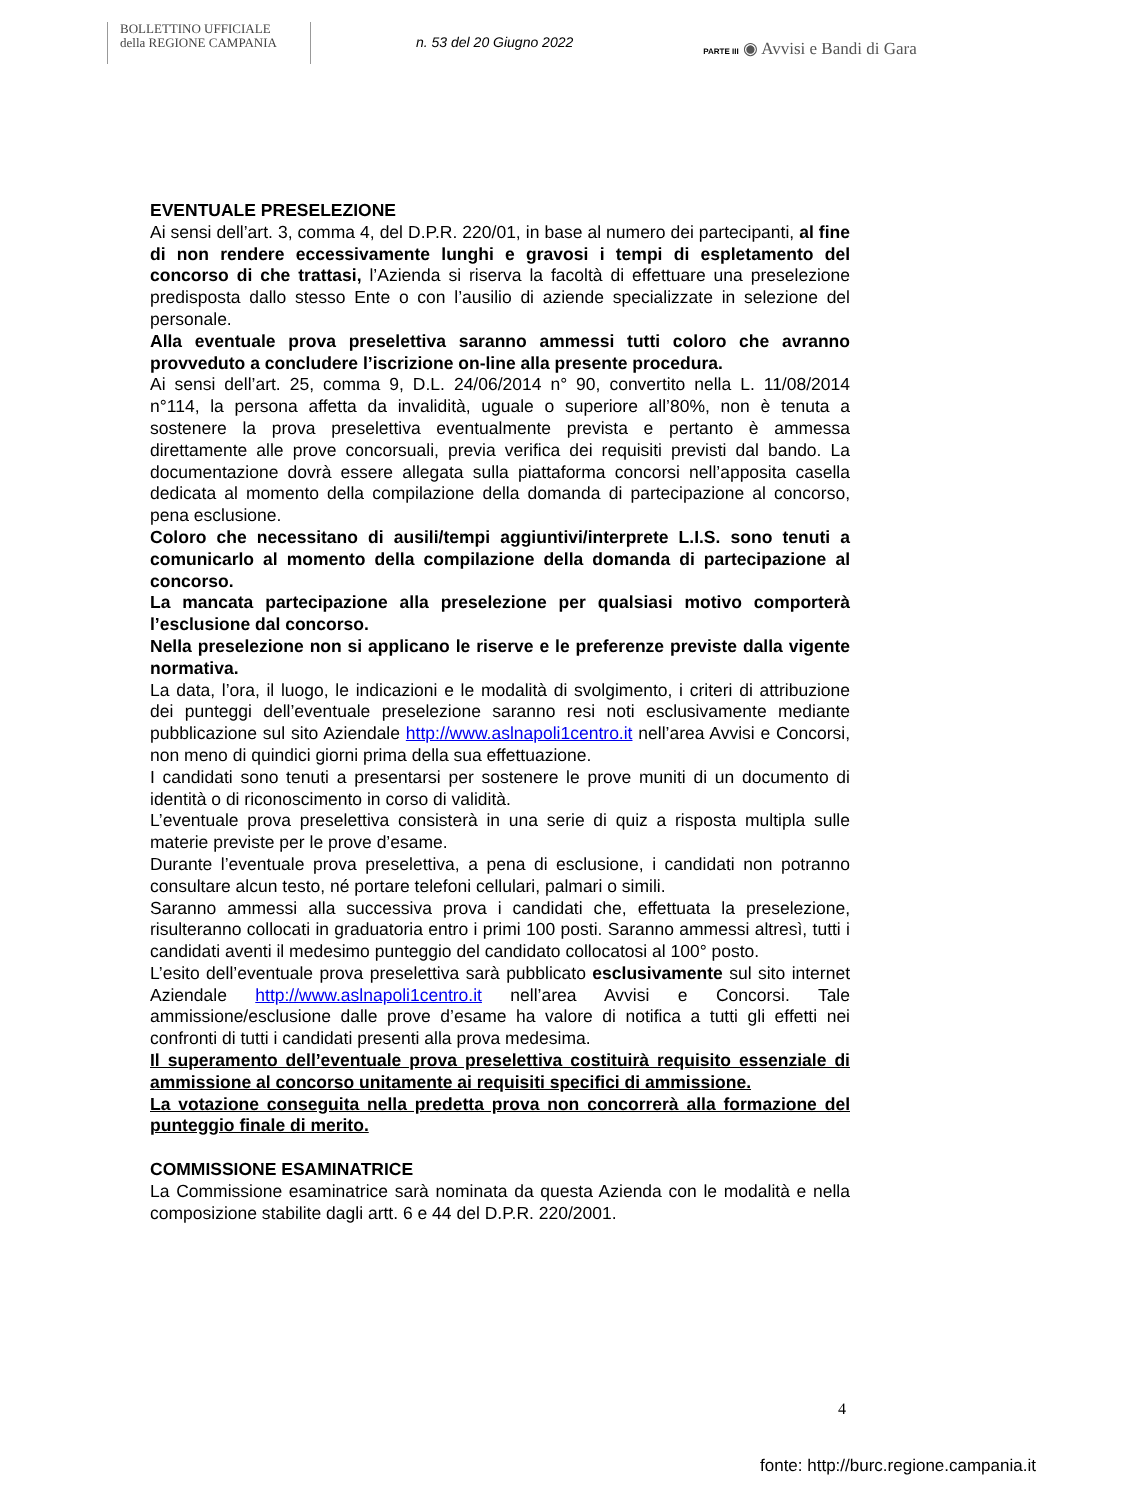BOLLETTINO UFFICIALE
della REGIONE CAMPANIA
n. 53 del 20 Giugno 2022
PARTE III ◉ Avvisi e Bandi di Gara
EVENTUALE PRESELEZIONE
Ai sensi dell’art. 3, comma 4, del D.P.R. 220/01, in base al numero dei partecipanti, al fine di non rendere eccessivamente lunghi e gravosi i tempi di espletamento del concorso di che trattasi, l’Azienda si riserva la facoltà di effettuare una preselezione predisposta dallo stesso Ente o con l’ausilio di aziende specializzate in selezione del personale.
Alla eventuale prova preselettiva saranno ammessi tutti coloro che avranno provveduto a concludere l’iscrizione on-line alla presente procedura.
Ai sensi dell’art. 25, comma 9, D.L. 24/06/2014 n° 90, convertito nella L. 11/08/2014 n°114, la persona affetta da invalidità, uguale o superiore all’80%, non è tenuta a sostenere la prova preselettiva eventualmente prevista e pertanto è ammessa direttamente alle prove concorsuali, previa verifica dei requisiti previsti dal bando. La documentazione dovrà essere allegata sulla piattaforma concorsi nell’apposita casella dedicata al momento della compilazione della domanda di partecipazione al concorso, pena esclusione.
Coloro che necessitano di ausili/tempi aggiuntivi/interprete L.I.S. sono tenuti a comunicarlo al momento della compilazione della domanda di partecipazione al concorso.
La mancata partecipazione alla preselezione per qualsiasi motivo comporterà l’esclusione dal concorso.
Nella preselezione non si applicano le riserve e le preferenze previste dalla vigente normativa.
La data, l’ora, il luogo, le indicazioni e le modalità di svolgimento, i criteri di attribuzione dei punteggi dell’eventuale preselezione saranno resi noti esclusivamente mediante pubblicazione sul sito Aziendale http://www.aslnapoli1centro.it nell’area Avvisi e Concorsi, non meno di quindici giorni prima della sua effettuazione.
I candidati sono tenuti a presentarsi per sostenere le prove muniti di un documento di identità o di riconoscimento in corso di validità.
L’eventuale prova preselettiva consisterà in una serie di quiz a risposta multipla sulle materie previste per le prove d’esame.
Durante l’eventuale prova preselettiva, a pena di esclusione, i candidati non potranno consultare alcun testo, né portare telefoni cellulari, palmari o simili.
Saranno ammessi alla successiva prova i candidati che, effettuata la preselezione, risulteranno collocati in graduatoria entro i primi 100 posti. Saranno ammessi altresì, tutti i candidati aventi il medesimo punteggio del candidato collocatosi al 100° posto.
L’esito dell’eventuale prova preselettiva sarà pubblicato esclusivamente sul sito internet Aziendale http://www.aslnapoli1centro.it nell’area Avvisi e Concorsi. Tale ammissione/esclusione dalle prove d’esame ha valore di notifica a tutti gli effetti nei confronti di tutti i candidati presenti alla prova medesima.
Il superamento dell’eventuale prova preselettiva costituirà requisito essenziale di ammissione al concorso unitamente ai requisiti specifici di ammissione.
La votazione conseguita nella predetta prova non concorrerà alla formazione del punteggio finale di merito.
COMMISSIONE ESAMINATRICE
La Commissione esaminatrice sarà nominata da questa Azienda con le modalità e nella composizione stabilite dagli artt. 6 e 44 del D.P.R. 220/2001.
4
fonte: http://burc.regione.campania.it